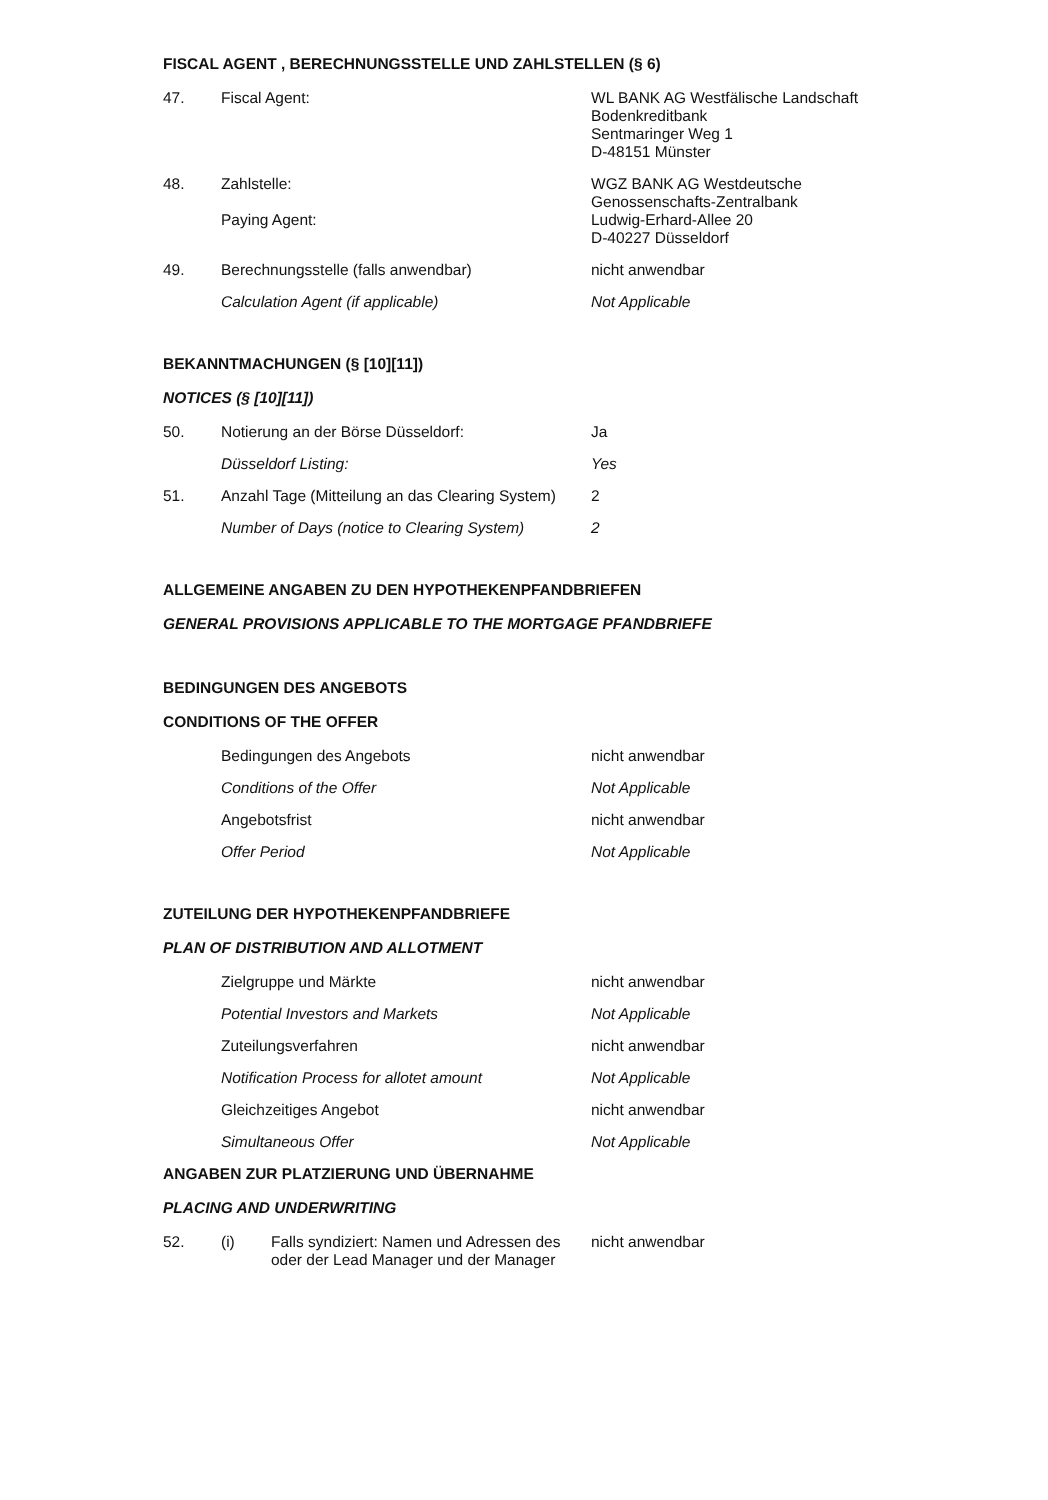FISCAL AGENT , BERECHNUNGSSTELLE UND ZAHLSTELLEN (§ 6)
47. Fiscal Agent: WL BANK AG Westfälische Landschaft
Bodenkreditbank
Sentmaringer Weg 1
D-48151 Münster
48. Zahlstelle:
Paying Agent:
WGZ BANK AG Westdeutsche
Genossenschafts-Zentralbank
Ludwig-Erhard-Allee 20
D-40227 Düsseldorf
49. Berechnungsstelle (falls anwendbar) nicht anwendbar
Calculation Agent (if applicable) Not Applicable
BEKANNTMACHUNGEN (§ [10][11])
NOTICES (§ [10][11])
50. Notierung an der Börse Düsseldorf: Ja
Düsseldorf Listing: Yes
51. Anzahl Tage (Mitteilung an das Clearing System)
2
Number of Days (notice to Clearing System)
2
ALLGEMEINE ANGABEN ZU DEN HYPOTHEKENPFANDBRIEFEN
GENERAL PROVISIONS APPLICABLE TO THE MORTGAGE PFANDBRIEFE
BEDINGUNGEN DES ANGEBOTS
CONDITIONS OF THE OFFER
Bedingungen des Angebots nicht anwendbar
Conditions of the Offer Not Applicable
Angebotsfrist nicht anwendbar
Offer Period Not Applicable
ZUTEILUNG DER HYPOTHEKENPFANDBRIEFE
PLAN OF DISTRIBUTION AND ALLOTMENT
Zielgruppe und Märkte nicht anwendbar
Potential Investors and Markets Not Applicable
Zuteilungsverfahren nicht anwendbar
Notification Process for allotet amount Not Applicable
Gleichzeitiges Angebot nicht anwendbar
Simultaneous Offer Not Applicable
ANGABEN ZUR PLATZIERUNG UND ÜBERNAHME
PLACING AND UNDERWRITING
52. (i) Falls syndiziert: Namen und Adressen des oder der Lead Manager und der Manager
nicht anwendbar